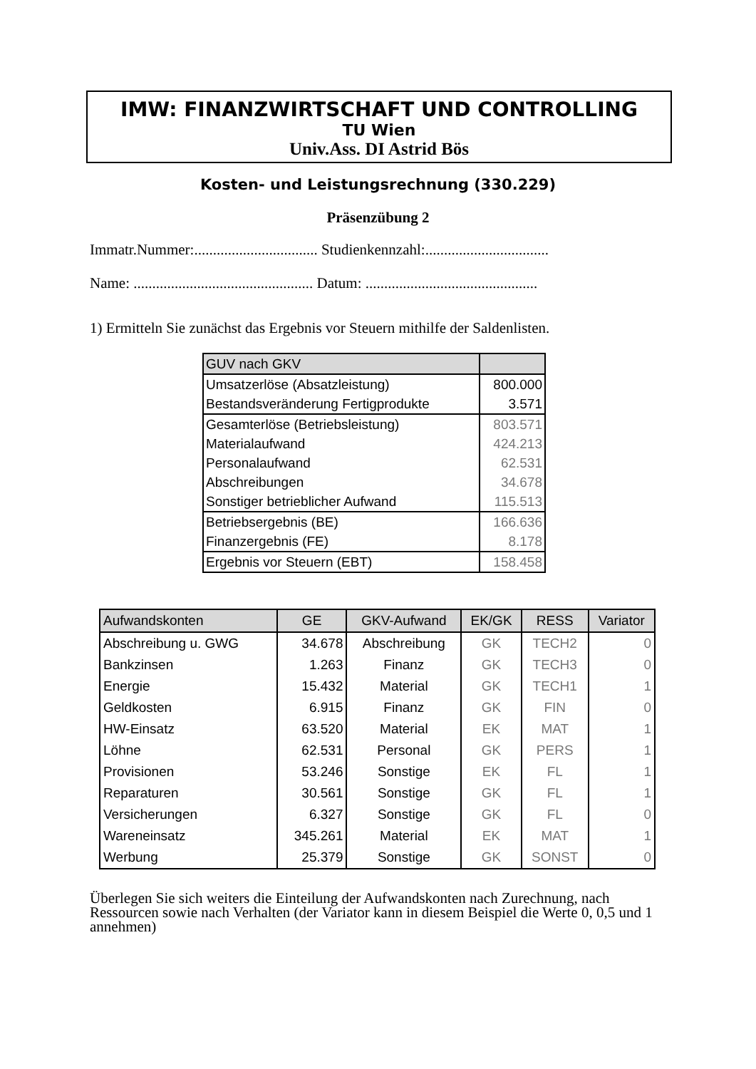IMW: FINANZWIRTSCHAFT UND CONTROLLING
TU Wien
Univ.Ass. DI Astrid Bös
Kosten- und Leistungsrechnung (330.229)
Präsenzübung 2
Immatr.Nummer:................................. Studienkennzahl:.................................
Name: ................................................ Datum: ..............................................
1) Ermitteln Sie zunächst das Ergebnis vor Steuern mithilfe der Saldenlisten.
| GUV nach GKV | |
| Umsatzerlöse (Absatzleistung) | 800.000 |
| Bestandsveränderung Fertigprodukte | 3.571 |
| Gesamterlöse (Betriebsleistung) | 803.571 |
| Materialaufwand | 424.213 |
| Personalaufwand | 62.531 |
| Abschreibungen | 34.678 |
| Sonstiger betrieblicher Aufwand | 115.513 |
| Betriebsergebnis (BE) | 166.636 |
| Finanzergebnis (FE) | 8.178 |
| Ergebnis vor Steuern (EBT) | 158.458 |
| Aufwandskonten | GE | GKV-Aufwand | EK/GK | RESS | Variator |
| --- | --- | --- | --- | --- | --- |
| Abschreibung u. GWG | 34.678 | Abschreibung | GK | TECH2 | 0 |
| Bankzinsen | 1.263 | Finanz | GK | TECH3 | 0 |
| Energie | 15.432 | Material | GK | TECH1 | 1 |
| Geldkosten | 6.915 | Finanz | GK | FIN | 0 |
| HW-Einsatz | 63.520 | Material | EK | MAT | 1 |
| Löhne | 62.531 | Personal | GK | PERS | 1 |
| Provisionen | 53.246 | Sonstige | EK | FL | 1 |
| Reparaturen | 30.561 | Sonstige | GK | FL | 1 |
| Versicherungen | 6.327 | Sonstige | GK | FL | 0 |
| Wareneinsatz | 345.261 | Material | EK | MAT | 1 |
| Werbung | 25.379 | Sonstige | GK | SONST | 0 |
Überlegen Sie sich weiters die Einteilung der Aufwandskonten nach Zurechnung, nach Ressourcen sowie nach Verhalten (der Variator kann in diesem Beispiel die Werte 0, 0,5 und 1 annehmen)